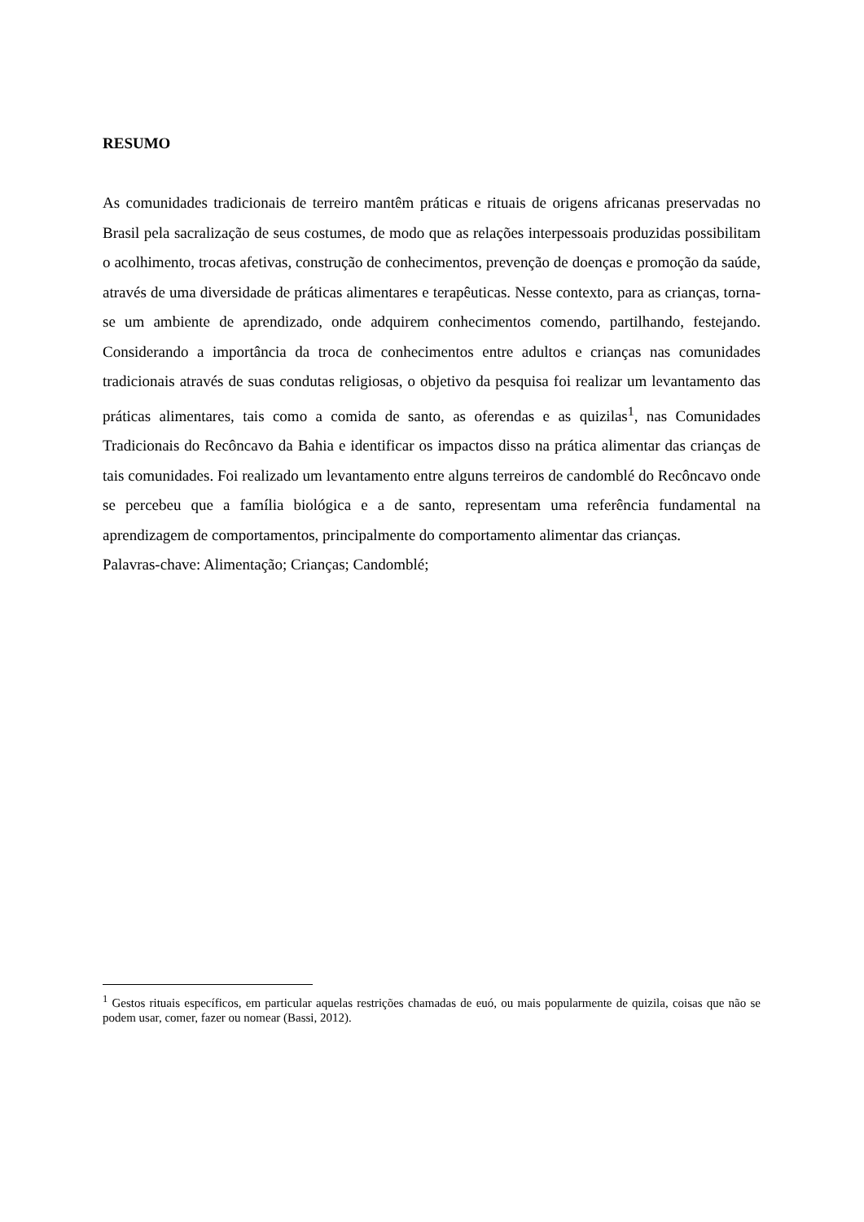RESUMO
As comunidades tradicionais de terreiro mantêm práticas e rituais de origens africanas preservadas no Brasil pela sacralização de seus costumes, de modo que as relações interpessoais produzidas possibilitam o acolhimento, trocas afetivas, construção de conhecimentos, prevenção de doenças e promoção da saúde, através de uma diversidade de práticas alimentares e terapêuticas. Nesse contexto, para as crianças, torna-se um ambiente de aprendizado, onde adquirem conhecimentos comendo, partilhando, festejando. Considerando a importância da troca de conhecimentos entre adultos e crianças nas comunidades tradicionais através de suas condutas religiosas, o objetivo da pesquisa foi realizar um levantamento das práticas alimentares, tais como a comida de santo, as oferendas e as quizilas<sup>1</sup>, nas Comunidades Tradicionais do Recôncavo da Bahia e identificar os impactos disso na prática alimentar das crianças de tais comunidades. Foi realizado um levantamento entre alguns terreiros de candomblé do Recôncavo onde se percebeu que a família biológica e a de santo, representam uma referência fundamental na aprendizagem de comportamentos, principalmente do comportamento alimentar das crianças.
Palavras-chave: Alimentação; Crianças; Candomblé;
<sup>1</sup> Gestos rituais específicos, em particular aquelas restrições chamadas de euó, ou mais popularmente de quizila, coisas que não se podem usar, comer, fazer ou nomear (Bassi, 2012).